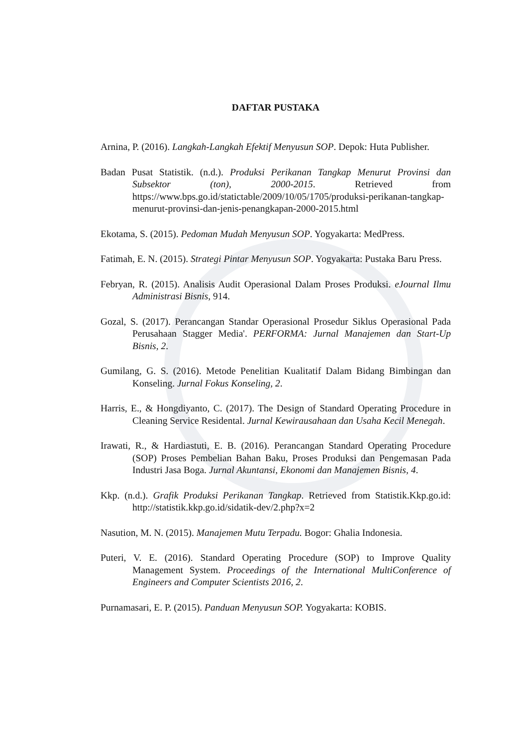DAFTAR PUSTAKA
Arnina, P. (2016). Langkah-Langkah Efektif Menyusun SOP. Depok: Huta Publisher.
Badan Pusat Statistik. (n.d.). Produksi Perikanan Tangkap Menurut Provinsi dan Subsektor (ton), 2000-2015. Retrieved from https://www.bps.go.id/statictable/2009/10/05/1705/produksi-perikanan-tangkap-menurut-provinsi-dan-jenis-penangkapan-2000-2015.html
Ekotama, S. (2015). Pedoman Mudah Menyusun SOP. Yogyakarta: MedPress.
Fatimah, E. N. (2015). Strategi Pintar Menyusun SOP. Yogyakarta: Pustaka Baru Press.
Febryan, R. (2015). Analisis Audit Operasional Dalam Proses Produksi. eJournal Ilmu Administrasi Bisnis, 914.
Gozal, S. (2017). Perancangan Standar Operasional Prosedur Siklus Operasional Pada Perusahaan Stagger Media'. PERFORMA: Jurnal Manajemen dan Start-Up Bisnis, 2.
Gumilang, G. S. (2016). Metode Penelitian Kualitatif Dalam Bidang Bimbingan dan Konseling. Jurnal Fokus Konseling, 2.
Harris, E., & Hongdiyanto, C. (2017). The Design of Standard Operating Procedure in Cleaning Service Residental. Jurnal Kewirausahaan dan Usaha Kecil Menegah.
Irawati, R., & Hardiastuti, E. B. (2016). Perancangan Standard Operating Procedure (SOP) Proses Pembelian Bahan Baku, Proses Produksi dan Pengemasan Pada Industri Jasa Boga. Jurnal Akuntansi, Ekonomi dan Manajemen Bisnis, 4.
Kkp. (n.d.). Grafik Produksi Perikanan Tangkap. Retrieved from Statistik.Kkp.go.id: http://statistik.kkp.go.id/sidatik-dev/2.php?x=2
Nasution, M. N. (2015). Manajemen Mutu Terpadu. Bogor: Ghalia Indonesia.
Puteri, V. E. (2016). Standard Operating Procedure (SOP) to Improve Quality Management System. Proceedings of the International MultiConference of Engineers and Computer Scientists 2016, 2.
Purnamasari, E. P. (2015). Panduan Menyusun SOP. Yogyakarta: KOBIS.